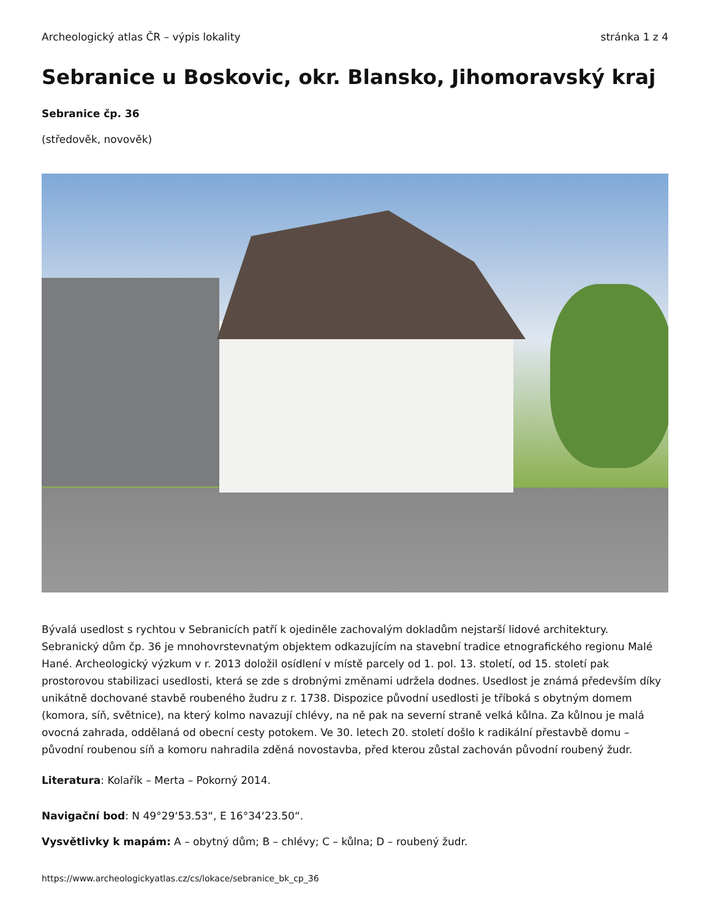Archeologický atlas ČR – výpis lokality stránka 1 z 4
Sebranice u Boskovic, okr. Blansko, Jihomoravský kraj
Sebranice čp. 36
(středověk, novověk)
Bývalá usedlost s rychtou v Sebranicích patří k ojediněle zachovalým dokladům nejstarší lidové architektury. Sebranický dům čp. 36 je mnohovrstevnatým objektem odkazujícím na stavební tradice etnografického regionu Malé Hané. Archeologický výzkum v r. 2013 doložil osídlení v místě parcely od 1. pol. 13. století, od 15. století pak prostorovou stabilizaci usedlosti, která se zde s drobnými změnami udržela dodnes. Usedlost je známá především díky unikátně dochované stavbě roubeného žudru z r. 1738. Dispozice původní usedlosti je tříboká s obytným domem (komora, síň, světnice), na který kolmo navazují chlévy, na ně pak na severní straně velká kůlna. Za kůlnou je malá ovocná zahrada, oddělaná od obecní cesty potokem. Ve 30. letech 20. století došlo k radikální přestavbě domu – původní roubenou síň a komoru nahradila zděná novostavba, před kterou zůstal zachován původní roubený žudr.
Literatura: Kolařík – Merta – Pokorný 2014.
Navigační bod: N 49°29‘53.53“, E 16°34‘23.50“.
Vysvětlivky k mapám: A – obytný dům; B – chlévy; C – kůlna; D – roubený žudr.
https://www.archeologickyatlas.cz/cs/lokace/sebranice_bk_cp_36